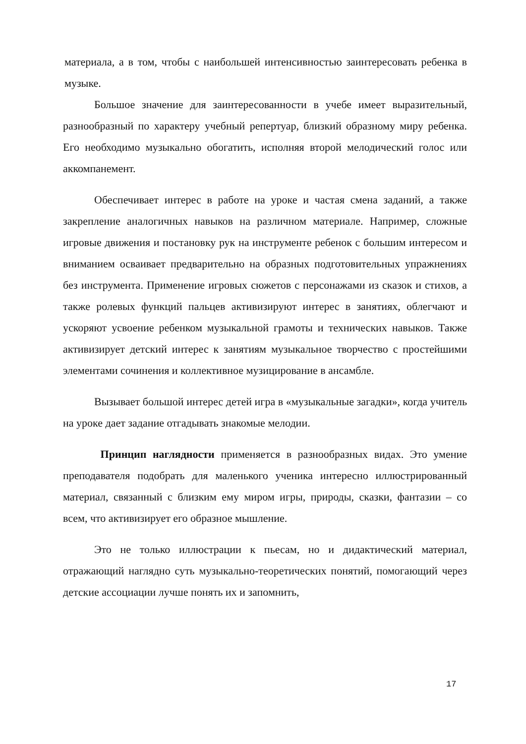материала, а в том, чтобы с наибольшей интенсивностью заинтересовать ребенка в музыке.
Большое значение для заинтересованности в учебе имеет выразительный, разнообразный по характеру учебный репертуар, близкий образному миру ребенка. Его необходимо музыкально обогатить, исполняя второй мелодический голос или аккомпанемент.
Обеспечивает интерес в работе на уроке и частая смена заданий, а также закрепление аналогичных навыков на различном материале. Например, сложные игровые движения и постановку рук на инструменте ребенок с большим интересом и вниманием осваивает предварительно на образных подготовительных упражнениях без инструмента. Применение игровых сюжетов с персонажами из сказок и стихов, а также ролевых функций пальцев активизируют интерес в занятиях, облегчают и ускоряют усвоение ребенком музыкальной грамоты и технических навыков. Также активизирует детский интерес к занятиям музыкальное творчество с простейшими элементами сочинения и коллективное музицирование в ансамбле.
Вызывает большой интерес детей игра в «музыкальные загадки», когда учитель на уроке дает задание отгадывать знакомые мелодии.
Принцип наглядности применяется в разнообразных видах. Это умение преподавателя подобрать для маленького ученика интересно иллюстрированный материал, связанный с близким ему миром игры, природы, сказки, фантазии – со всем, что активизирует его образное мышление.
Это не только иллюстрации к пьесам, но и дидактический материал, отражающий наглядно суть музыкально-теоретических понятий, помогающий через детские ассоциации лучше понять их и запомнить,
17